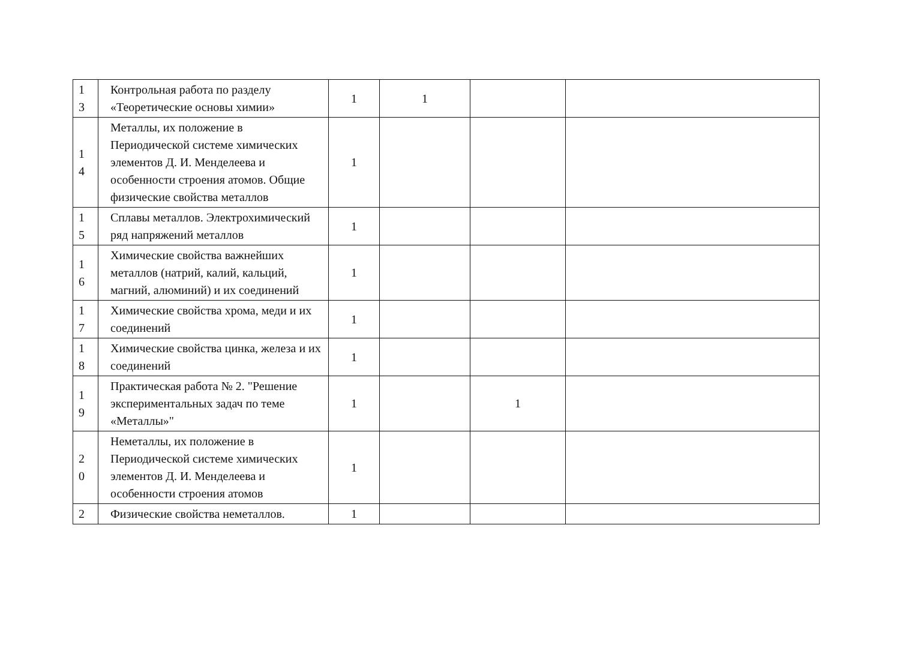| 1 3 | Контрольная работа по разделу «Теоретические основы химии» | 1 | 1 | | |
| 1 4 | Металлы, их положение в Периодической системе химических элементов Д. И. Менделеева и особенности строения атомов. Общие физические свойства металлов | 1 | | | |
| 1 5 | Сплавы металлов. Электрохимический ряд напряжений металлов | 1 | | | |
| 1 6 | Химические свойства важнейших металлов (натрий, калий, кальций, магний, алюминий) и их соединений | 1 | | | |
| 1 7 | Химические свойства хрома, меди и их соединений | 1 | | | |
| 1 8 | Химические свойства цинка, железа и их соединений | 1 | | | |
| 1 9 | Практическая работа № 2. "Решение экспериментальных задач по теме «Металлы»" | 1 | | 1 | |
| 2 0 | Неметаллы, их положение в Периодической системе химических элементов Д. И. Менделеева и особенности строения атомов | 1 | | | |
| 2 | Физические свойства неметаллов. | 1 | | | |